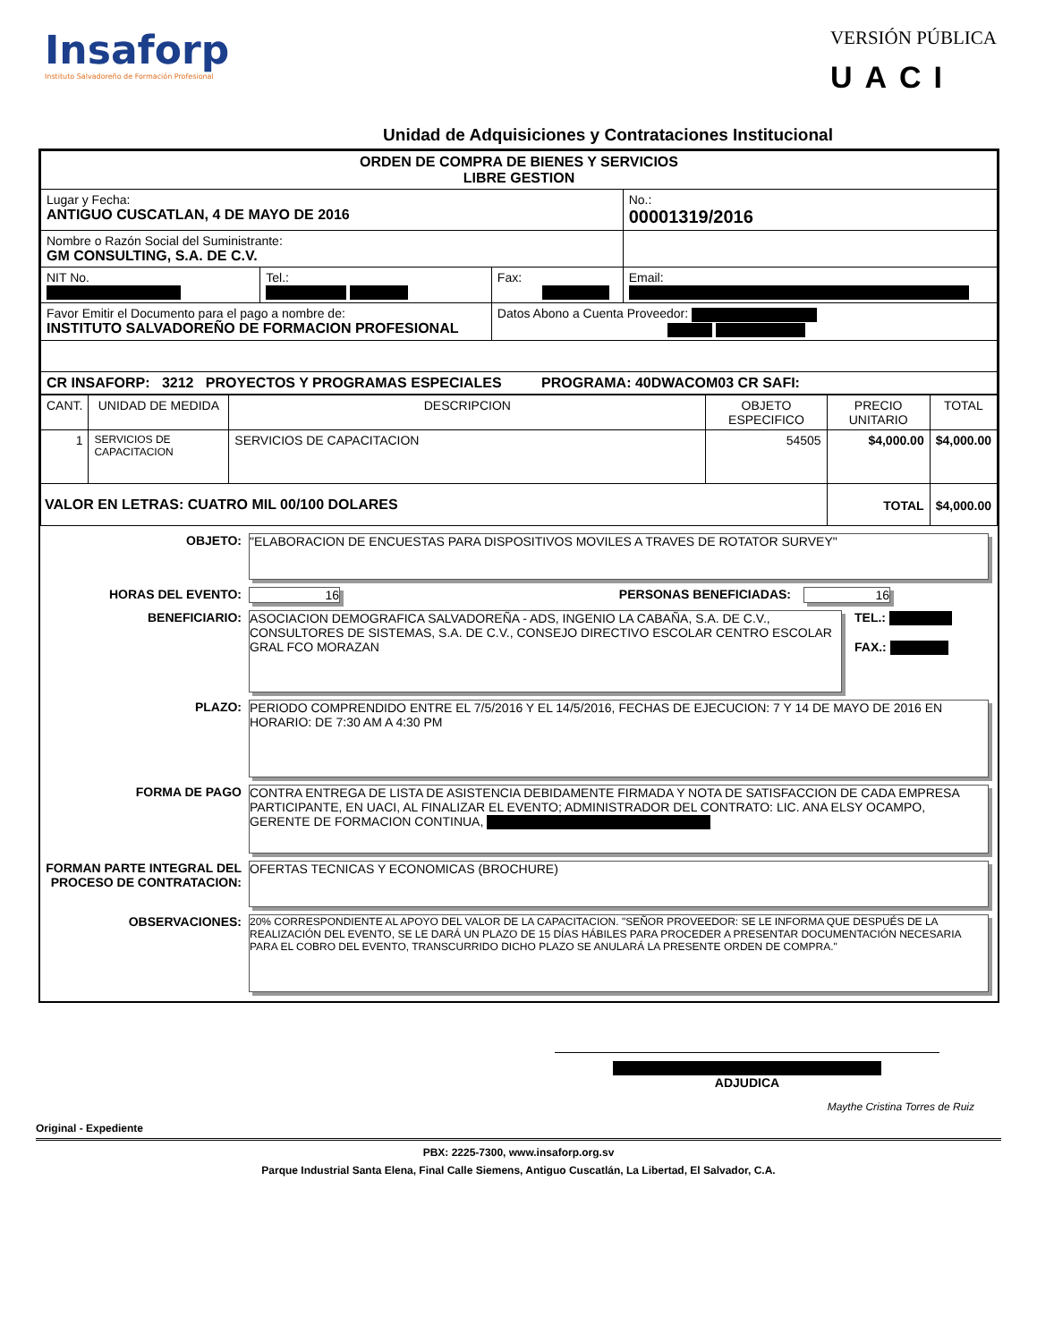Insaforp
Instituto Salvadoreño de Formación Profesional
VERSIÓN PÚBLICA
UACI
Unidad de Adquisiciones y Contrataciones Institucional
| ORDEN DE COMPRA DE BIENES Y SERVICIOS LIBRE GESTION | | | |
| Lugar y Fecha: ANTIGUO CUSCATLAN, 4 DE MAYO DE 2016 | | | No.: 00001319/2016 |
| Nombre o Razón Social del Suministrante: GM CONSULTING, S.A. DE C.V. | | | |
| NIT No. | Tel.: | Fax: | Email: |
| Favor Emitir el Documento para el pago a nombre de: INSTITUTO SALVADOREÑO DE FORMACION PROFESIONAL | | Datos Abono a Cuenta Proveedor: | |
| CR INSAFORP: 3212 PROYECTOS Y PROGRAMAS ESPECIALES PROGRAMA: 40DWACOM03 CR SAFI: | | | |
| CANT. | UNIDAD DE MEDIDA | DESCRIPCION | OBJETO ESPECIFICO | PRECIO UNITARIO | TOTAL |
| --- | --- | --- | --- | --- | --- |
| 1 | SERVICIOS DE CAPACITACION | SERVICIOS DE CAPACITACION | 54505 | $4,000.00 | $4,000.00 |
| VALOR EN LETRAS: CUATRO MIL 00/100 DOLARES | | | | TOTAL | $4,000.00 |
OBJETO: "ELABORACION DE ENCUESTAS PARA DISPOSITIVOS MOVILES A TRAVES DE ROTATOR SURVEY"
HORAS DEL EVENTO: 16 PERSONAS BENEFICIADAS: 16
BENEFICIARIO: ASOCIACION DEMOGRAFICA SALVADOREÑA - ADS, INGENIO LA CABAÑA, S.A. DE C.V., CONSULTORES DE SISTEMAS, S.A. DE C.V., CONSEJO DIRECTIVO ESCOLAR CENTRO ESCOLAR GRAL FCO MORAZAN
TEL.:
FAX.:
PLAZO: PERIODO COMPRENDIDO ENTRE EL 7/5/2016 Y EL 14/5/2016, FECHAS DE EJECUCION: 7 Y 14 DE MAYO DE 2016 EN HORARIO: DE 7:30 AM A 4:30 PM
FORMA DE PAGO CONTRA ENTREGA DE LISTA DE ASISTENCIA DEBIDAMENTE FIRMADA Y NOTA DE SATISFACCION DE CADA EMPRESA PARTICIPANTE, EN UACI, AL FINALIZAR EL EVENTO; ADMINISTRADOR DEL CONTRATO: LIC. ANA ELSY OCAMPO, GERENTE DE FORMACION CONTINUA,
FORMAN PARTE INTEGRAL DEL PROCESO DE CONTRATACION:
OFERTAS TECNICAS Y ECONOMICAS (BROCHURE)
OBSERVACIONES:
20% CORRESPONDIENTE AL APOYO DEL VALOR DE LA CAPACITACION. "SEÑOR PROVEEDOR: SE LE INFORMA QUE DESPUÉS DE LA REALIZACIÓN DEL EVENTO, SE LE DARÁ UN PLAZO DE 15 DÍAS HÁBILES PARA PROCEDER A PRESENTAR DOCUMENTACIÓN NECESARIA PARA EL COBRO DEL EVENTO, TRANSCURRIDO DICHO PLAZO SE ANULARÁ LA PRESENTE ORDEN DE COMPRA."
ADJUDICA
Maythe Cristina Torres de Ruiz
Original - Expediente
PBX: 2225-7300, www.insaforp.org.sv
Parque Industrial Santa Elena, Final Calle Siemens, Antiguo Cuscatlán, La Libertad, El Salvador, C.A.